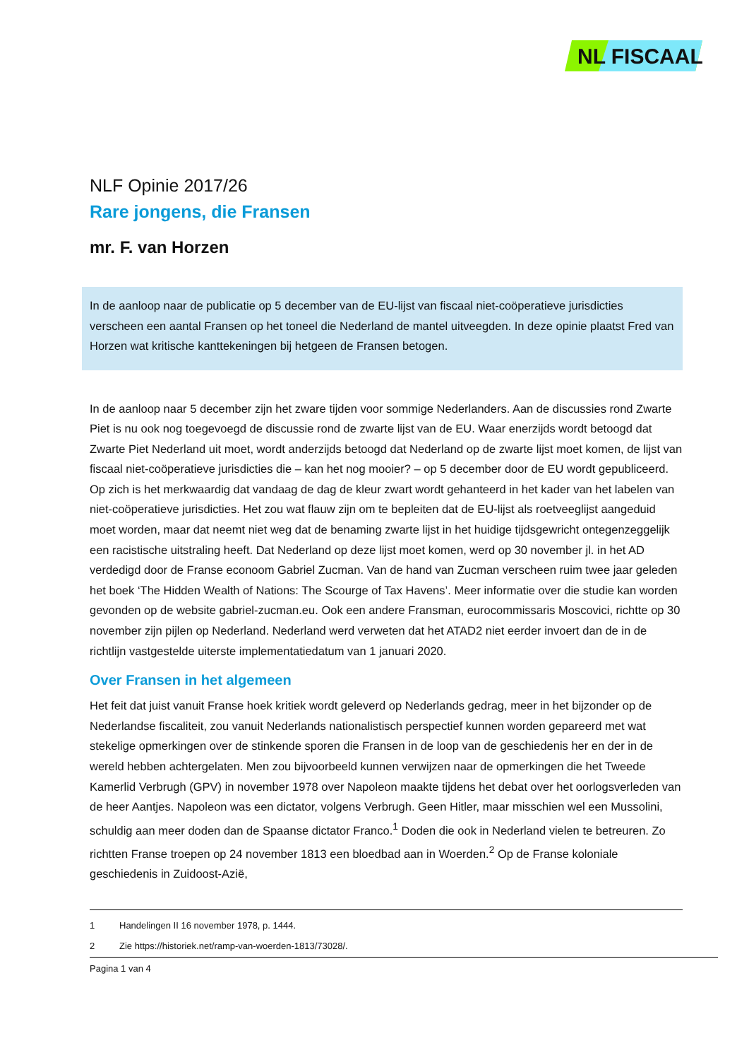NL FISCAAL
NLF Opinie 2017/26
Rare jongens, die Fransen
mr. F. van Horzen
In de aanloop naar de publicatie op 5 december van de EU-lijst van fiscaal niet-coöperatieve jurisdicties verscheen een aantal Fransen op het toneel die Nederland de mantel uitveegden. In deze opinie plaatst Fred van Horzen wat kritische kanttekeningen bij hetgeen de Fransen betogen.
In de aanloop naar 5 december zijn het zware tijden voor sommige Nederlanders. Aan de discussies rond Zwarte Piet is nu ook nog toegevoegd de discussie rond de zwarte lijst van de EU. Waar enerzijds wordt betoogd dat Zwarte Piet Nederland uit moet, wordt anderzijds betoogd dat Nederland op de zwarte lijst moet komen, de lijst van fiscaal niet-coöperatieve jurisdicties die – kan het nog mooier? – op 5 december door de EU wordt gepubliceerd. Op zich is het merkwaardig dat vandaag de dag de kleur zwart wordt gehanteerd in het kader van het labelen van niet-coöperatieve jurisdicties. Het zou wat flauw zijn om te bepleiten dat de EU-lijst als roetveeglijst aangeduid moet worden, maar dat neemt niet weg dat de benaming zwarte lijst in het huidige tijdsgewricht ontegenzeggelijk een racistische uitstraling heeft. Dat Nederland op deze lijst moet komen, werd op 30 november jl. in het AD verdedigd door de Franse econoom Gabriel Zucman. Van de hand van Zucman verscheen ruim twee jaar geleden het boek ‘The Hidden Wealth of Nations: The Scourge of Tax Havens’. Meer informatie over die studie kan worden gevonden op de website gabriel-zucman.eu. Ook een andere Fransman, eurocommissaris Moscovici, richtte op 30 november zijn pijlen op Nederland. Nederland werd verweten dat het ATAD2 niet eerder invoert dan de in de richtlijn vastgestelde uiterste implementatiedatum van 1 januari 2020.
Over Fransen in het algemeen
Het feit dat juist vanuit Franse hoek kritiek wordt geleverd op Nederlands gedrag, meer in het bijzonder op de Nederlandse fiscaliteit, zou vanuit Nederlands nationalistisch perspectief kunnen worden gepareerd met wat stekelige opmerkingen over de stinkende sporen die Fransen in de loop van de geschiedenis her en der in de wereld hebben achtergelaten. Men zou bijvoorbeeld kunnen verwijzen naar de opmerkingen die het Tweede Kamerlid Verbrugh (GPV) in november 1978 over Napoleon maakte tijdens het debat over het oorlogsverleden van de heer Aantjes. Napoleon was een dictator, volgens Verbrugh. Geen Hitler, maar misschien wel een Mussolini, schuldig aan meer doden dan de Spaanse dictator Franco.<sup>1</sup> Doden die ook in Nederland vielen te betreuren. Zo richtten Franse troepen op 24 november 1813 een bloedbad aan in Woerden.<sup>2</sup> Op de Franse koloniale geschiedenis in Zuidoost-Azië,
1 Handelingen II 16 november 1978, p. 1444.
2 Zie https://historiek.net/ramp-van-woerden-1813/73028/.
Pagina 1 van 4